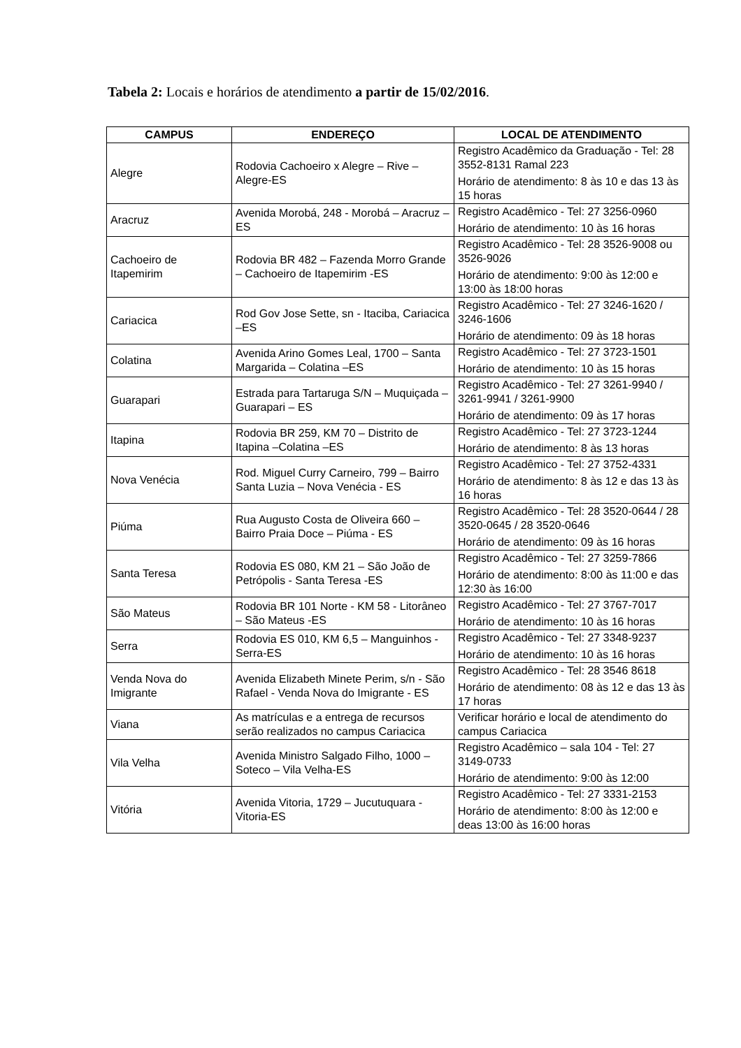Tabela 2: Locais e horários de atendimento a partir de 15/02/2016.
| CAMPUS | ENDEREÇO | LOCAL DE ATENDIMENTO |
| --- | --- | --- |
| Alegre | Rodovia Cachoeiro x Alegre – Rive – Alegre-ES | Registro Acadêmico da Graduação - Tel: 28 3552-8131 Ramal 223 Horário de atendimento: 8 às 10 e das 13 às 15 horas |
| Aracruz | Avenida Morobá, 248 - Morobá – Aracruz –ES | Registro Acadêmico - Tel: 27 3256-0960 Horário de atendimento: 10 às 16 horas |
| Cachoeiro de Itapemirim | Rodovia BR 482 – Fazenda Morro Grande – Cachoeiro de Itapemirim -ES | Registro Acadêmico - Tel: 28 3526-9008 ou 3526-9026 Horário de atendimento: 9:00 às 12:00 e 13:00 às 18:00 horas |
| Cariacica | Rod Gov Jose Sette, sn - Itaciba, Cariacica –ES | Registro Acadêmico - Tel: 27 3246-1620 / 3246-1606 Horário de atendimento: 09 às 18 horas |
| Colatina | Avenida Arino Gomes Leal, 1700 – Santa Margarida – Colatina –ES | Registro Acadêmico - Tel: 27 3723-1501 Horário de atendimento: 10 às 15 horas |
| Guarapari | Estrada para Tartaruga S/N – Muquiçada – Guarapari – ES | Registro Acadêmico - Tel: 27 3261-9940 / 3261-9941 / 3261-9900 Horário de atendimento: 09 às 17 horas |
| Itapina | Rodovia BR 259, KM 70 – Distrito de Itapina –Colatina –ES | Registro Acadêmico - Tel: 27 3723-1244 Horário de atendimento: 8 às 13 horas |
| Nova Venécia | Rod. Miguel Curry Carneiro, 799 – Bairro Santa Luzia – Nova Venécia - ES | Registro Acadêmico - Tel: 27 3752-4331 Horário de atendimento: 8 às 12 e das 13 às 16 horas |
| Piúma | Rua Augusto Costa de Oliveira 660 – Bairro Praia Doce – Piúma - ES | Registro Acadêmico - Tel: 28 3520-0644 / 28 3520-0645 / 28 3520-0646 Horário de atendimento: 09 às 16 horas |
| Santa Teresa | Rodovia ES 080, KM 21 – São João de Petrópolis - Santa Teresa -ES | Registro Acadêmico - Tel: 27 3259-7866 Horário de atendimento: 8:00 às 11:00 e das 12:30 às 16:00 |
| São Mateus | Rodovia BR 101 Norte - KM 58 - Litorâneo – São Mateus -ES | Registro Acadêmico - Tel: 27 3767-7017 Horário de atendimento: 10 às 16 horas |
| Serra | Rodovia ES 010, KM 6,5 – Manguinhos - Serra-ES | Registro Acadêmico - Tel: 27 3348-9237 Horário de atendimento: 10 às 16 horas |
| Venda Nova do Imigrante | Avenida Elizabeth Minete Perim, s/n - São Rafael - Venda Nova do Imigrante - ES | Registro Acadêmico - Tel: 28 3546 8618 Horário de atendimento: 08 às 12 e das 13 às 17 horas |
| Viana | As matrículas e a entrega de recursos serão realizados no campus Cariacica | Verificar horário e local de atendimento do campus Cariacica |
| Vila Velha | Avenida Ministro Salgado Filho, 1000 – Soteco – Vila Velha-ES | Registro Acadêmico – sala 104 - Tel: 27 3149-0733 Horário de atendimento: 9:00 às 12:00 |
| Vitória | Avenida Vitoria, 1729 – Jucutuquara - Vitoria-ES | Registro Acadêmico - Tel: 27 3331-2153 Horário de atendimento: 8:00 às 12:00 e deas 13:00 às 16:00 horas |